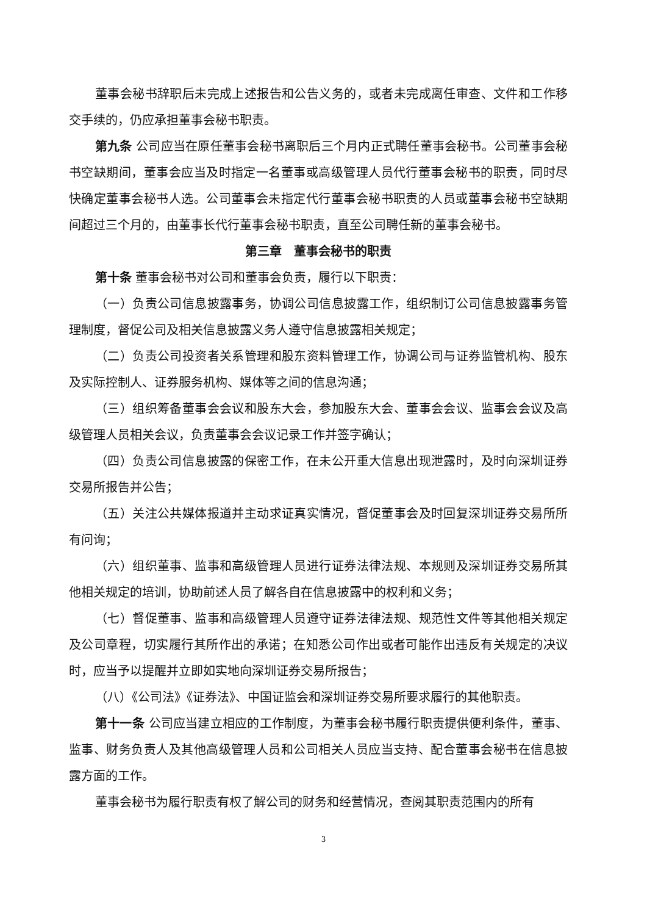董事会秘书辞职后未完成上述报告和公告义务的，或者未完成离任审查、文件和工作移交手续的，仍应承担董事会秘书职责。
第九条 公司应当在原任董事会秘书离职后三个月内正式聘任董事会秘书。公司董事会秘书空缺期间，董事会应当及时指定一名董事或高级管理人员代行董事会秘书的职责，同时尽快确定董事会秘书人选。公司董事会未指定代行董事会秘书职责的人员或董事会秘书空缺期间超过三个月的，由董事长代行董事会秘书职责，直至公司聘任新的董事会秘书。
第三章　董事会秘书的职责
第十条 董事会秘书对公司和董事会负责，履行以下职责：
（一）负责公司信息披露事务，协调公司信息披露工作，组织制订公司信息披露事务管理制度，督促公司及相关信息披露义务人遵守信息披露相关规定；
（二）负责公司投资者关系管理和股东资料管理工作，协调公司与证券监管机构、股东及实际控制人、证券服务机构、媒体等之间的信息沟通；
（三）组织筹备董事会会议和股东大会，参加股东大会、董事会会议、监事会会议及高级管理人员相关会议，负责董事会会议记录工作并签字确认；
（四）负责公司信息披露的保密工作，在未公开重大信息出现泄露时，及时向深圳证券交易所报告并公告；
（五）关注公共媒体报道并主动求证真实情况，督促董事会及时回复深圳证券交易所所有问询；
（六）组织董事、监事和高级管理人员进行证券法律法规、本规则及深圳证券交易所其他相关规定的培训，协助前述人员了解各自在信息披露中的权利和义务；
（七）督促董事、监事和高级管理人员遵守证券法律法规、规范性文件等其他相关规定及公司章程，切实履行其所作出的承诺；在知悉公司作出或者可能作出违反有关规定的决议时，应当予以提醒并立即如实地向深圳证券交易所报告；
（八）《公司法》《证券法》、中国证监会和深圳证券交易所要求履行的其他职责。
第十一条 公司应当建立相应的工作制度，为董事会秘书履行职责提供便利条件，董事、监事、财务负责人及其他高级管理人员和公司相关人员应当支持、配合董事会秘书在信息披露方面的工作。
董事会秘书为履行职责有权了解公司的财务和经营情况，查阅其职责范围内的所有
3